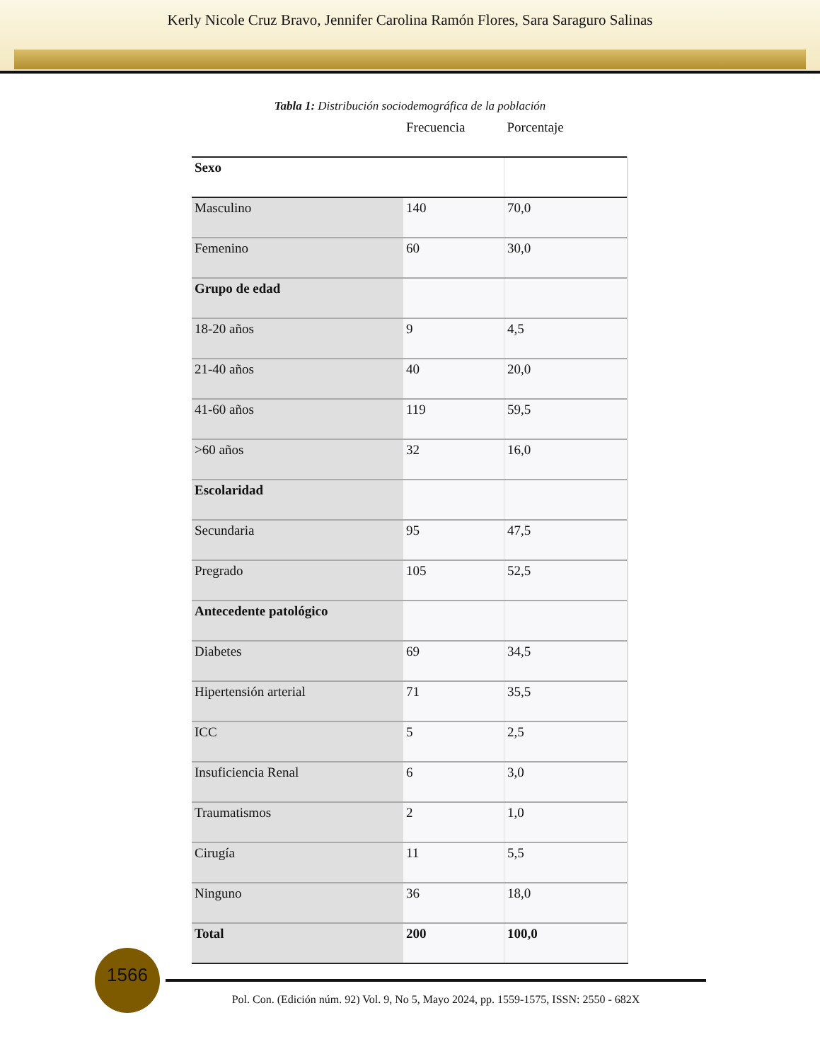Kerly Nicole Cruz Bravo, Jennifer Carolina Ramón Flores, Sara Saraguro Salinas
Tabla 1: Distribución sociodemográfica de la población
| | Frecuencia | Porcentaje |
| --- | --- | --- |
| Sexo | | |
| Masculino | 140 | 70,0 |
| Femenino | 60 | 30,0 |
| Grupo de edad | | |
| 18-20 años | 9 | 4,5 |
| 21-40 años | 40 | 20,0 |
| 41-60 años | 119 | 59,5 |
| >60 años | 32 | 16,0 |
| Escolaridad | | |
| Secundaria | 95 | 47,5 |
| Pregrado | 105 | 52,5 |
| Antecedente patológico | | |
| Diabetes | 69 | 34,5 |
| Hipertensión arterial | 71 | 35,5 |
| ICC | 5 | 2,5 |
| Insuficiencia Renal | 6 | 3,0 |
| Traumatismos | 2 | 1,0 |
| Cirugía | 11 | 5,5 |
| Ninguno | 36 | 18,0 |
| Total | 200 | 100,0 |
1566
Pol. Con. (Edición núm. 92) Vol. 9, No 5, Mayo 2024, pp. 1559-1575, ISSN: 2550 - 682X